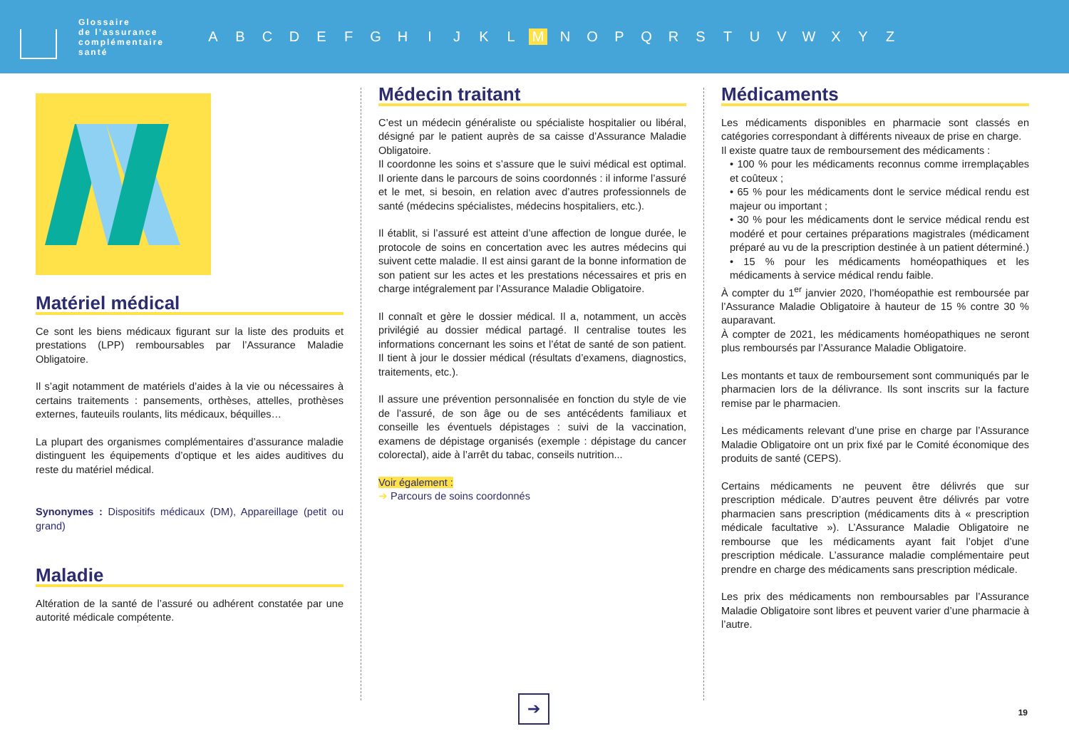Glossaire
de l’assurance
complémentaire
santé
ABCDEFGHIJKL M NOPQRSTUVWXYZ
Matériel médical
Ce sont les biens médicaux figurant sur la liste des produits et prestations (LPP) remboursables par l’Assurance Maladie Obligatoire.
Il s’agit notamment de matériels d’aides à la vie ou nécessaires à certains traitements : pansements, orthèses, attelles, prothèses externes, fauteuils roulants, lits médicaux, béquilles…
La plupart des organismes complémentaires d’assurance maladie distinguent les équipements d’optique et les aides auditives du reste du matériel médical.
Synonymes : Dispositifs médicaux (DM), Appareillage (petit ou grand)
Maladie
Altération de la santé de l’assuré ou adhérent constatée par une autorité médicale compétente.
Médecin traitant
C’est un médecin généraliste ou spécialiste hospitalier ou libéral, désigné par le patient auprès de sa caisse d’Assurance Maladie Obligatoire.
Il coordonne les soins et s’assure que le suivi médical est optimal. Il oriente dans le parcours de soins coordonnés : il informe l’assuré et le met, si besoin, en relation avec d’autres professionnels de santé (médecins spécialistes, médecins hospitaliers, etc.).
Il établit, si l’assuré est atteint d’une affection de longue durée, le protocole de soins en concertation avec les autres médecins qui suivent cette maladie. Il est ainsi garant de la bonne information de son patient sur les actes et les prestations nécessaires et pris en charge intégralement par l’Assurance Maladie Obligatoire.
Il connaît et gère le dossier médical. Il a, notamment, un accès privilégié au dossier médical partagé. Il centralise toutes les informations concernant les soins et l’état de santé de son patient. Il tient à jour le dossier médical (résultats d’examens, diagnostics, traitements, etc.).
Il assure une prévention personnalisée en fonction du style de vie de l’assuré, de son âge ou de ses antécédents familiaux et conseille les éventuels dépistages : suivi de la vaccination, examens de dépistage organisés (exemple : dépistage du cancer colorectal), aide à l’arrêt du tabac, conseils nutrition...
Voir également :
➔ Parcours de soins coordonnés
Médicaments
Les médicaments disponibles en pharmacie sont classés en catégories correspondant à différents niveaux de prise en charge.
Il existe quatre taux de remboursement des médicaments :
• 100 % pour les médicaments reconnus comme irremplaçables et coûteux ;
• 65 % pour les médicaments dont le service médical rendu est majeur ou important ;
• 30 % pour les médicaments dont le service médical rendu est modéré et pour certaines préparations magistrales (médicament préparé au vu de la prescription destinée à un patient déterminé.)
• 15 % pour les médicaments homéopathiques et les médicaments à service médical rendu faible.
À compter du 1<sup>er</sup> janvier 2020, l’homéopathie est remboursée par l’Assurance Maladie Obligatoire à hauteur de 15 % contre 30 % auparavant.
À compter de 2021, les médicaments homéopathiques ne seront plus remboursés par l’Assurance Maladie Obligatoire.
Les montants et taux de remboursement sont communiqués par le pharmacien lors de la délivrance. Ils sont inscrits sur la facture remise par le pharmacien.
Les médicaments relevant d’une prise en charge par l’Assurance Maladie Obligatoire ont un prix fixé par le Comité économique des produits de santé (CEPS).
Certains médicaments ne peuvent être délivrés que sur prescription médicale. D’autres peuvent être délivrés par votre pharmacien sans prescription (médicaments dits à « prescription médicale facultative »). L’Assurance Maladie Obligatoire ne rembourse que les médicaments ayant fait l’objet d’une prescription médicale. L’assurance maladie complémentaire peut prendre en charge des médicaments sans prescription médicale.
Les prix des médicaments non remboursables par l’Assurance Maladie Obligatoire sont libres et peuvent varier d’une pharmacie à l’autre.
➔
19